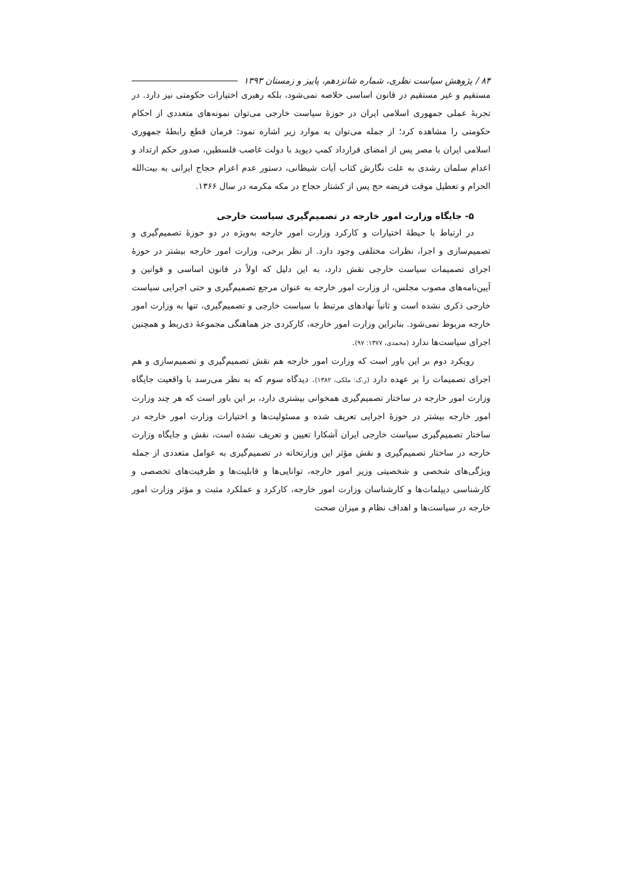۸۴ / پژوهش سیاست نظری، شماره شانزدهم، پاییز و زمستان ۱۳۹۳
مستقیم و غیر مستقیم در قانون اساسی خلاصه نمی‌شود، بلکه رهبری اختیارات حکومتی نیز دارد. در تجربهٔ عملی جمهوری اسلامی ایران در حوزهٔ سیاست خارجی می‌توان نمونه‌های متعددی از احکام حکومتی را مشاهده کرد؛ از جمله می‌توان به موارد زیر اشاره نمود: فرمان قطع رابطهٔ جمهوری اسلامی ایران با مصر پس از امضای قرارداد کمپ دیوید با دولت غاصب فلسطین، صدور حکم ارتداد و اعدام سلمان رشدی به علت نگارش کتاب آیات شیطانی، دستور عدم اعزام حجاج ایرانی به بیت‌الله الحرام و تعطیل موقت فریضه حج پس از کشتار حجاج در مکه مکرمه در سال ۱۳۶۶.
۵- جایگاه وزارت امور خارجه در تصمیم‌گیری سیاست خارجی
در ارتباط با حیطهٔ اختیارات و کارکرد وزارت امور خارجه به‌ویژه در دو حوزهٔ تصمیم‌گیری و تصمیم‌سازی و اجرا، نظرات مختلفی وجود دارد. از نظر برخی، وزارت امور خارجه بیشتر در حوزهٔ اجرای تصمیمات سیاست خارجی نقش دارد، به این دلیل که اولاً در قانون اساسی و قوانین و آیین‌نامه‌های مصوب مجلس، از وزارت امور خارجه به عنوان مرجع تصمیم‌گیری و حتی اجرایی سیاست خارجی ذکری نشده است و ثانیاً نهادهای مرتبط با سیاست خارجی و تصمیم‌گیری، تنها به وزارت امور خارجه مربوط نمی‌شود. بنابراین وزارت امور خارجه، کارکردی جز هماهنگی مجموعهٔ ذی‌ربط و همچنین اجرای سیاست‌ها ندارد (محمدی، ۱۳۷۷: ۹۷).
رویکرد دوم بر این باور است که وزارت امور خارجه هم نقش تصمیم‌گیری و تصمیم‌سازی و هم اجرای تصمیمات را بر عهده دارد (ر.ک: ملکی، ۱۳۸۲). دیدگاه سوم که به نظر می‌رسد با واقعیت جایگاه وزارت امور خارجه در ساختار تصمیم‌گیری همخوانی بیشتری دارد، بر این باور است که هر چند وزارت امور خارجه بیشتر در حوزهٔ اجرایی تعریف شده و مسئولیت‌ها و اختیارات وزارت امور خارجه در ساختار تصمیم‌گیری سیاست خارجی ایران آشکارا تعیین و تعریف نشده است، نقش و جایگاه وزارت خارجه در ساختار تصمیم‌گیری و نقش مؤثر این وزارتخانه در تصمیم‌گیری به عوامل متعددی از جمله ویژگی‌های شخصی و شخصیتی وزیر امور خارجه، توانایی‌ها و قابلیت‌ها و ظرفیت‌های تخصصی و کارشناسی دیپلمات‌ها و کارشناسان وزارت امور خارجه، کارکرد و عملکرد مثبت و مؤثر وزارت امور خارجه در سیاست‌ها و اهداف نظام و میزان صحت